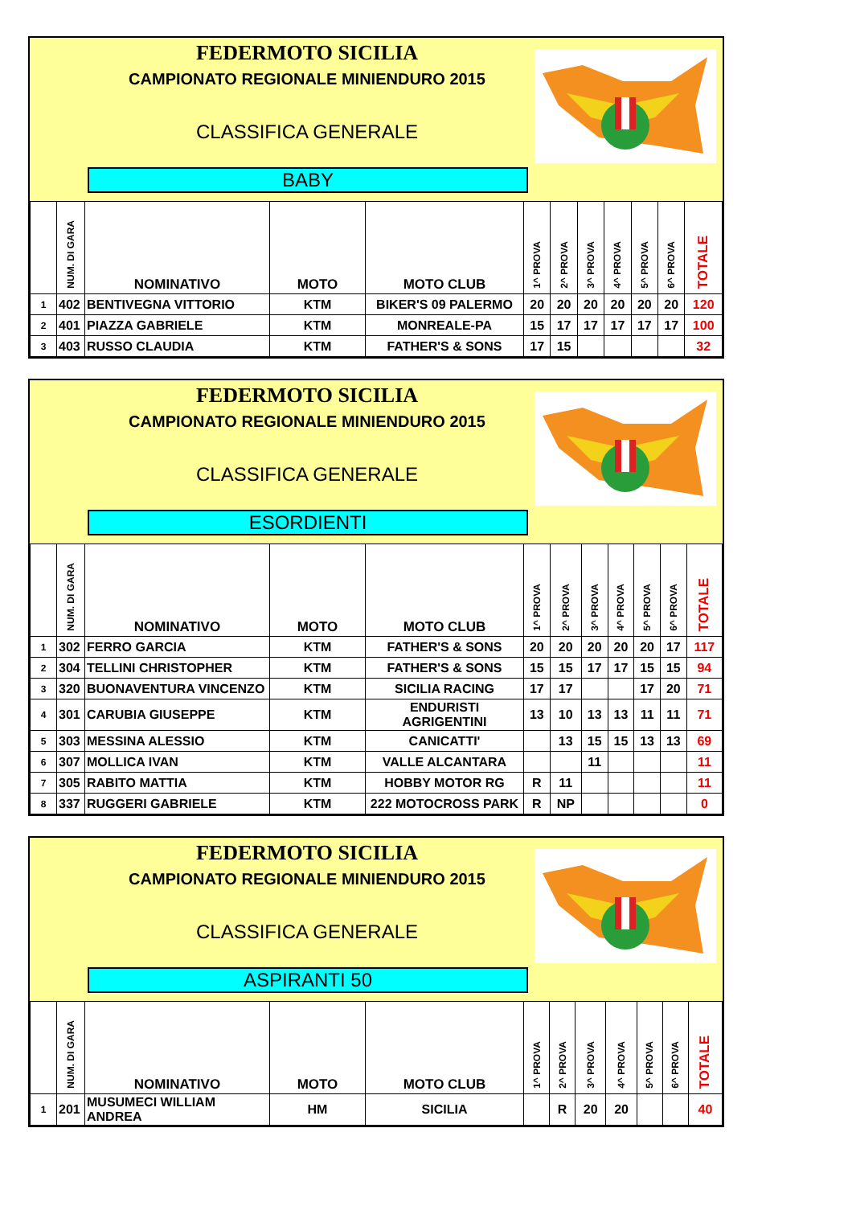FEDERMOTO SICILIA
CAMPIONATO REGIONALE MINIENDURO 2015
CLASSIFICA GENERALE
BABY
| | NUM. DI GARA | NOMINATIVO | MOTO | MOTO CLUB | 1^ PROVA | 2^ PROVA | 3^ PROVA | 4^ PROVA | 5^ PROVA | 6^ PROVA | TOTALE |
| --- | --- | --- | --- | --- | --- | --- | --- | --- | --- | --- | --- |
| 1 | 402 | BENTIVEGNA VITTORIO | KTM | BIKER'S 09 PALERMO | 20 | 20 | 20 | 20 | 20 | 20 | 120 |
| 2 | 401 | PIAZZA GABRIELE | KTM | MONREALE-PA | 15 | 17 | 17 | 17 | 17 | 17 | 100 |
| 3 | 403 | RUSSO CLAUDIA | KTM | FATHER'S & SONS | 17 | 15 | | | | | 32 |
FEDERMOTO SICILIA
CAMPIONATO REGIONALE MINIENDURO 2015
CLASSIFICA GENERALE
ESORDIENTI
| | NUM. DI GARA | NOMINATIVO | MOTO | MOTO CLUB | 1^ PROVA | 2^ PROVA | 3^ PROVA | 4^ PROVA | 5^ PROVA | 6^ PROVA | TOTALE |
| --- | --- | --- | --- | --- | --- | --- | --- | --- | --- | --- | --- |
| 1 | 302 | FERRO GARCIA | KTM | FATHER'S & SONS | 20 | 20 | 20 | 20 | 20 | 17 | 117 |
| 2 | 304 | TELLINI CHRISTOPHER | KTM | FATHER'S & SONS | 15 | 15 | 17 | 17 | 15 | 15 | 94 |
| 3 | 320 | BUONAVENTURA VINCENZO | KTM | SICILIA RACING | 17 | 17 | | | 17 | 20 | 71 |
| 4 | 301 | CARUBIA GIUSEPPE | KTM | ENDURISTI AGRIGENTINI | 13 | 10 | 13 | 13 | 11 | 11 | 71 |
| 5 | 303 | MESSINA ALESSIO | KTM | CANICATTI' | | 13 | 15 | 15 | 13 | 13 | 69 |
| 6 | 307 | MOLLICA IVAN | KTM | VALLE ALCANTARA | | | 11 | | | | 11 |
| 7 | 305 | RABITO MATTIA | KTM | HOBBY MOTOR RG | R | 11 | | | | | 11 |
| 8 | 337 | RUGGERI GABRIELE | KTM | 222 MOTOCROSS PARK | R | NP | | | | | 0 |
FEDERMOTO SICILIA
CAMPIONATO REGIONALE MINIENDURO 2015
CLASSIFICA GENERALE
ASPIRANTI 50
| | NUM. DI GARA | NOMINATIVO | MOTO | MOTO CLUB | 1^ PROVA | 2^ PROVA | 3^ PROVA | 4^ PROVA | 5^ PROVA | 6^ PROVA | TOTALE |
| --- | --- | --- | --- | --- | --- | --- | --- | --- | --- | --- | --- |
| 1 | 201 | MUSUMECI WILLIAM ANDREA | HM | SICILIA | | R | 20 | 20 | | | 40 |